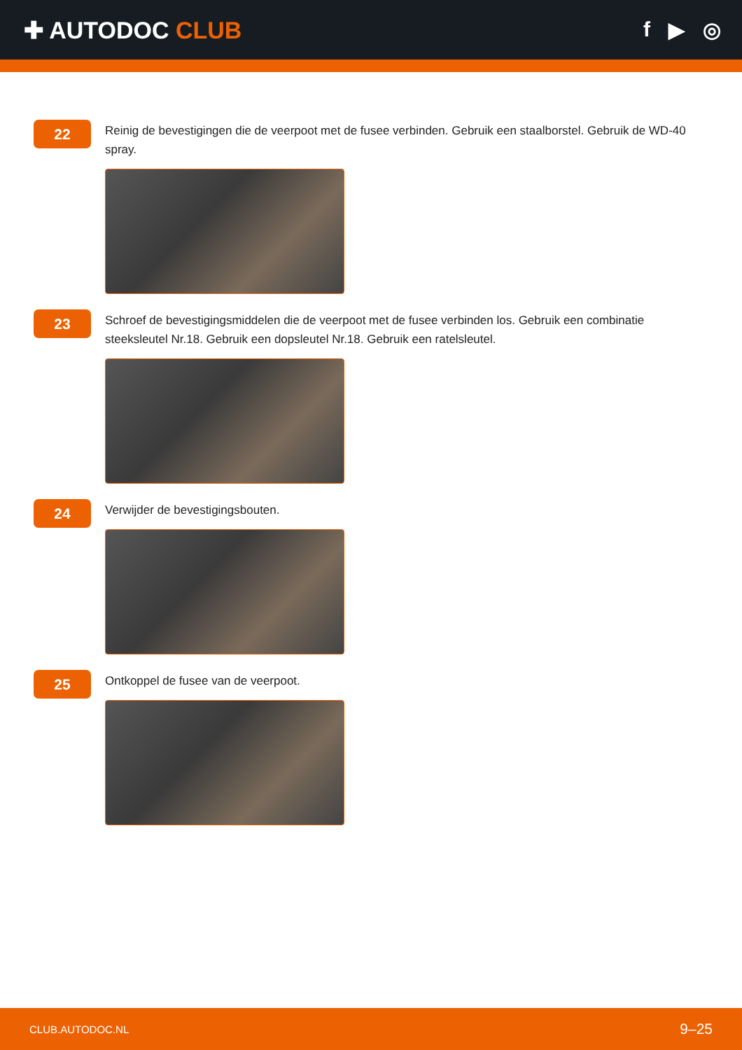✚ AUTODOC CLUB f ▶ ◎
22
Reinig de bevestigingen die de veerpoot met de fusee verbinden. Gebruik een staalborstel. Gebruik de WD-40 spray.
23
Schroef de bevestigingsmiddelen die de veerpoot met de fusee verbinden los. Gebruik een combinatie steeksleutel Nr.18. Gebruik een dopsleutel Nr.18. Gebruik een ratelsleutel.
24
Verwijder de bevestigingsbouten.
25
Ontkoppel de fusee van de veerpoot.
CLUB.AUTODOC.NL 9–25